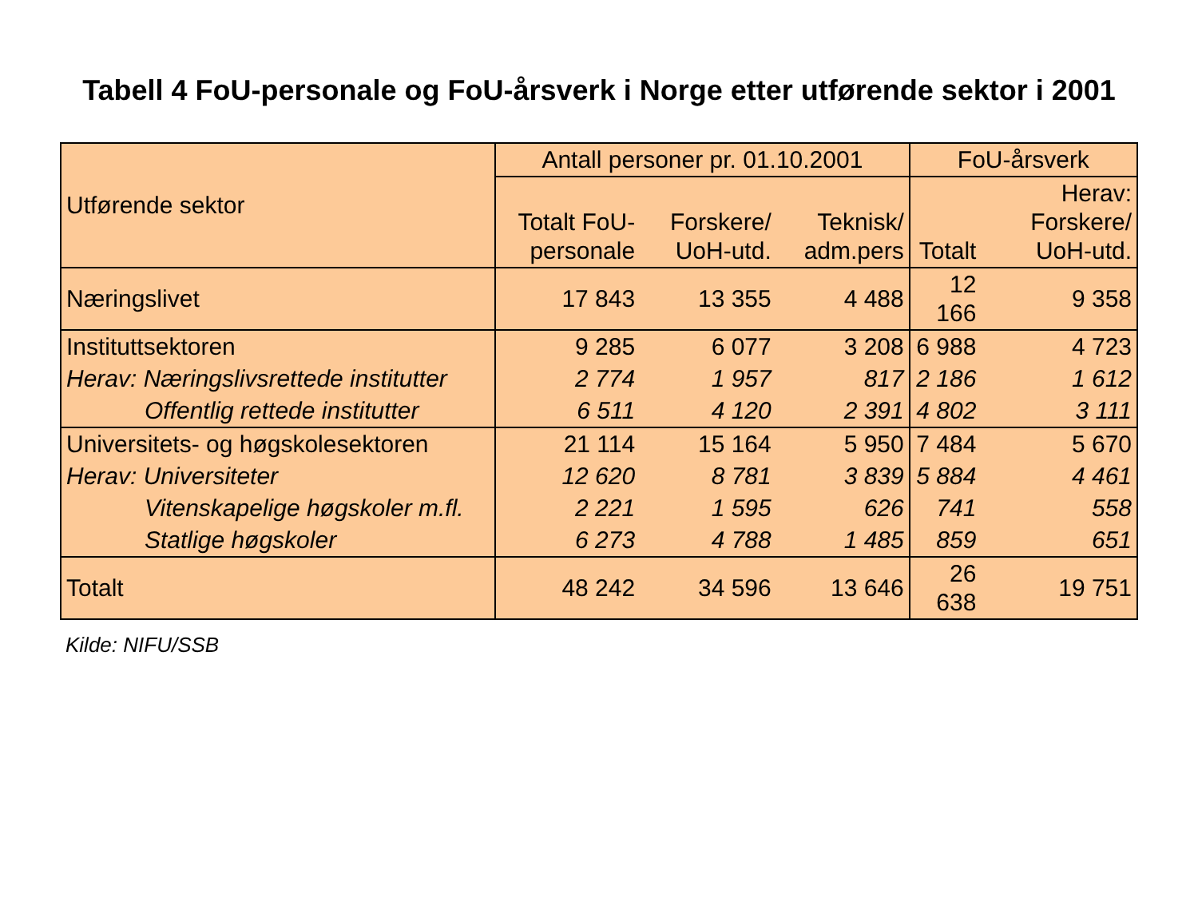Tabell 4 FoU-personale og FoU-årsverk i Norge etter utførende sektor i 2001
| Utførende sektor | Antall personer pr. 01.10.2001 | | | FoU-årsverk | |
| --- | --- | --- | --- | --- | --- |
| | Totalt FoU-personale | Forskere/ UoH-utd. | Teknisk/ adm.pers | Totalt | Herav: Forskere/ UoH-utd. |
| Næringslivet | 17 843 | 13 355 | 4 488 | 12 166 | 9 358 |
| Instituttsektoren | 9 285 | 6 077 | 3 208 | 6 988 | 4 723 |
| Herav: Næringslivsrettede institutter | 2 774 | 1 957 | 817 | 2 186 | 1 612 |
| Offentlig rettede institutter | 6 511 | 4 120 | 2 391 | 4 802 | 3 111 |
| Universitets- og høgskolesektoren | 21 114 | 15 164 | 5 950 | 7 484 | 5 670 |
| Herav: Universiteter | 12 620 | 8 781 | 3 839 | 5 884 | 4 461 |
| Vitenskapelige høgskoler m.fl. | 2 221 | 1 595 | 626 | 741 | 558 |
| Statlige høgskoler | 6 273 | 4 788 | 1 485 | 859 | 651 |
| Totalt | 48 242 | 34 596 | 13 646 | 26 638 | 19 751 |
Kilde: NIFU/SSB